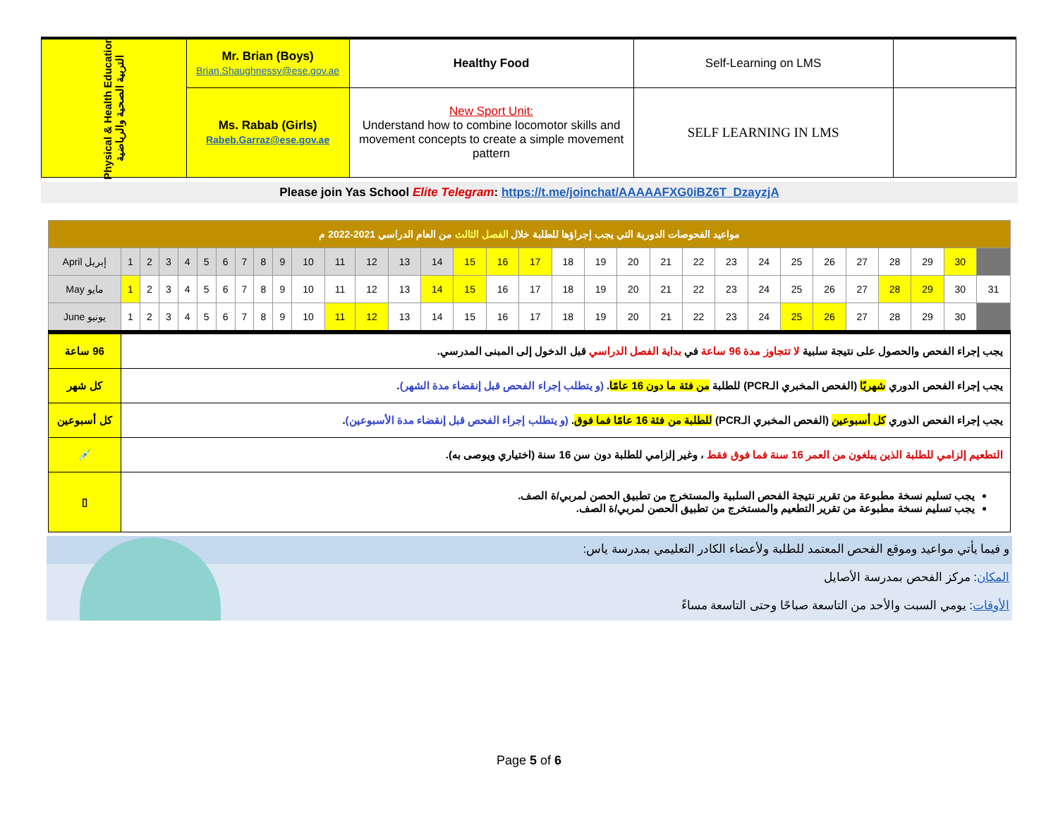| Physical & Health Education التربية الصحية والرياضية | Mr. Brian (Boys) Brian.Shaughnessy@ese.gov.ae | Healthy Food | Self-Learning on LMS | |
| | Ms. Rabab (Girls) Rabeb.Garraz@ese.gov.ae | New Sport Unit: Understand how to combine locomotor skills and movement concepts to create a simple movement pattern | SELF LEARNING IN LMS | |
Please join Yas School Elite Telegram: https://t.me/joinchat/AAAAAFXG0iBZ6T_DzayzjA
| مواعيد الفحوصات الدورية التي يجب إجراؤها للطلبة خلال الفصل الثالث من العام الدراسي 2021-2022 م | | | | | | | | | | | | | | | | | | | | | | | | | | | | | | | |
| April إبريل | 1 | 2 | 3 | 4 | 5 | 6 | 7 | 8 | 9 | 10 | 11 | 12 | 13 | 14 | 15 | 16 | 17 | 18 | 19 | 20 | 21 | 22 | 23 | 24 | 25 | 26 | 27 | 28 | 29 | 30 | |
| May مايو | 1 | 2 | 3 | 4 | 5 | 6 | 7 | 8 | 9 | 10 | 11 | 12 | 13 | 14 | 15 | 16 | 17 | 18 | 19 | 20 | 21 | 22 | 23 | 24 | 25 | 26 | 27 | 28 | 29 | 30 | 31 |
| June يونيو | 1 | 2 | 3 | 4 | 5 | 6 | 7 | 8 | 9 | 10 | 11 | 12 | 13 | 14 | 15 | 16 | 17 | 18 | 19 | 20 | 21 | 22 | 23 | 24 | 25 | 26 | 27 | 28 | 29 | 30 | |
| 96 ساعة | يجب إجراء الفحص والحصول على نتيجة سلبية لا تتجاوز مدة 96 ساعة في بداية الفصل الدراسي قبل الدخول إلى المبنى المدرسي. | | | | | | | | | | | | | | | | | | | | | | | | | | | | | | |
| كل شهر | يجب إجراء الفحص الدوري شهريًا (الفحص المخبري الـPCR) للطلبة من فئة ما دون 16 عامًا . (و يتطلب إجراء الفحص قبل إنقضاء مدة الشهر) . | | | | | | | | | | | | | | | | | | | | | | | | | | | | | | |
| كل أسبوعين | يجب إجراء الفحص الدوري كل أسبوعين (الفحص المخبري الـPCR) للطلبة من فئة 16 عامًا فما فوق . (و يتطلب إجراء الفحص قبل إنقضاء مدة الأسبوعين) . | | | | | | | | | | | | | | | | | | | | | | | | | | | | | | |
| 💉 | التطعيم إلزامي للطلبة الذين يبلغون من العمر 16 سنة فما فوق فقط ، وغير إلزامي للطلبة دون سن 16 سنة (اختياري ويوصى به). | | | | | | | | | | | | | | | | | | | | | | | | | | | | | | |
| ▯ | يجب تسليم نسخة مطبوعة من تقرير نتيجة الفحص السلبية والمستخرج من تطبيق الحصن لمربي/ة الصف. يجب تسليم نسخة مطبوعة من تقرير التطعيم والمستخرج من تطبيق الحصن لمربي/ة الصف. | | | | | | | | | | | | | | | | | | | | | | | | | | | | | | |
و فيما يأتي مواعيد وموقع الفحص المعتمد للطلبة ولأعضاء الكادر التعليمي بمدرسة ياس:
المكان: مركز الفحص بمدرسة الأصايل
الأوقات: يومي السبت والأحد من التاسعة صباحًا وحتى التاسعة مساءً
Page 5 of 6